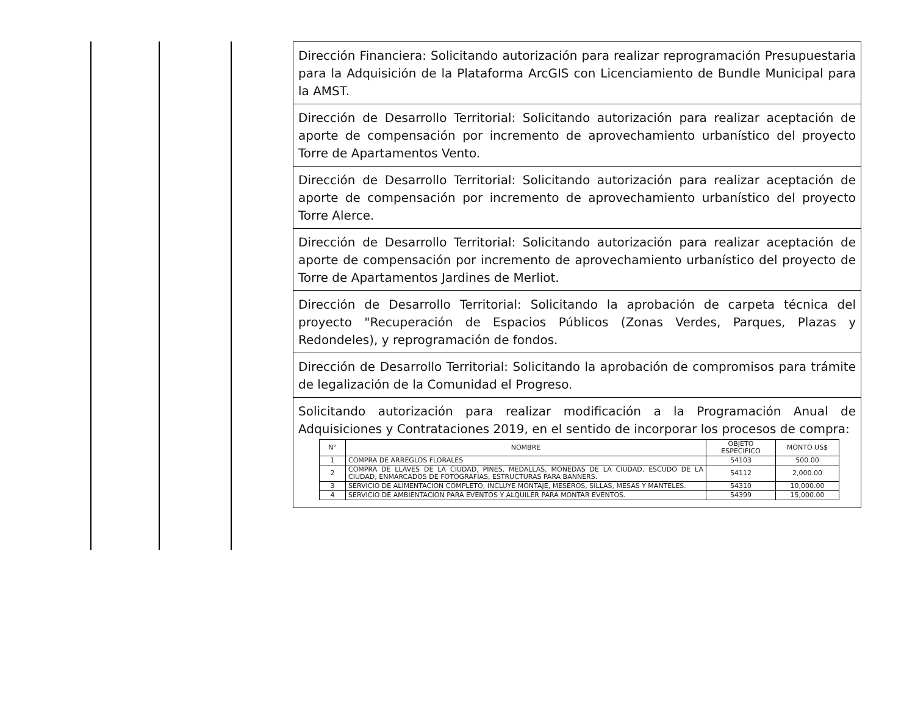Dirección Financiera: Solicitando autorización para realizar reprogramación Presupuestaria para la Adquisición de la Plataforma ArcGIS con Licenciamiento de Bundle Municipal para la AMST.
Dirección de Desarrollo Territorial: Solicitando autorización para realizar aceptación de aporte de compensación por incremento de aprovechamiento urbanístico del proyecto Torre de Apartamentos Vento.
Dirección de Desarrollo Territorial: Solicitando autorización para realizar aceptación de aporte de compensación por incremento de aprovechamiento urbanístico del proyecto Torre Alerce.
Dirección de Desarrollo Territorial: Solicitando autorización para realizar aceptación de aporte de compensación por incremento de aprovechamiento urbanístico del proyecto de Torre de Apartamentos Jardines de Merliot.
Dirección de Desarrollo Territorial: Solicitando la aprobación de carpeta técnica del proyecto "Recuperación de Espacios Públicos (Zonas Verdes, Parques, Plazas y Redondeles), y reprogramación de fondos.
Dirección de Desarrollo Territorial: Solicitando la aprobación de compromisos para trámite de legalización de la Comunidad el Progreso.
Solicitando autorización para realizar modificación a la Programación Anual de Adquisiciones y Contrataciones 2019, en el sentido de incorporar los procesos de compra:
| N° | NOMBRE | OBJETO ESPECIFICO | MONTO US$ |
| --- | --- | --- | --- |
| 1 | COMPRA DE ARREGLOS FLORALES | 54103 | 500.00 |
| 2 | COMPRA DE LLAVES DE LA CIUDAD, PINES, MEDALLAS, MONEDAS DE LA CIUDAD, ESCUDO DE LA CIUDAD, ENMARCADOS DE FOTOGRAFÍAS, ESTRUCTURAS PARA BANNERS. | 54112 | 2,000.00 |
| 3 | SERVICIO DE ALIMENTACION COMPLETO, INCLUYE MONTAJE, MESEROS, SILLAS, MESAS Y MANTELES. | 54310 | 10,000.00 |
| 4 | SERVICIO DE AMBIENTACION PARA EVENTOS Y ALQUILER PARA MONTAR EVENTOS. | 54399 | 15,000.00 |